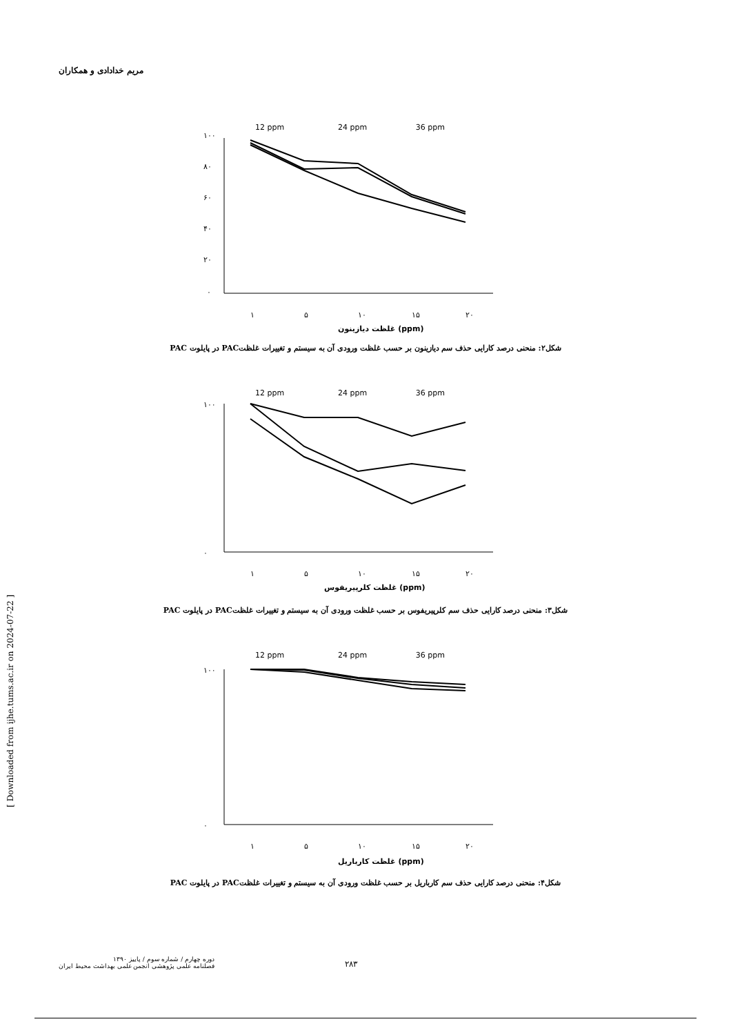مریم خدادادی و همکاران
12 ppm
24 ppm
36 ppm
۱۰۰
۸۰
۶۰
۴۰
۲۰
۰
۱
۵
۱۰
۱۵
۲۰
غلظت دیازینون (ppm)
شکل۲: منحنی درصد کارایی حذف سم دیازینون بر حسب غلظت ورودی آن به سیستم و تغییرات غلظتPAC در پایلوت PAC
12 ppm
24 ppm
36 ppm
۱۰۰
۰
۱
۵
۱۰
۱۵
۲۰
غلظت کلرپیریفوس (ppm)
شکل۳: منحنی درصد کارایی حذف سم کلرپیریفوس بر حسب غلظت ورودی آن به سیستم و تغییرات غلظتPAC در پایلوت PAC
12 ppm
24 ppm
36 ppm
۱۰۰
۰
۱
۵
۱۰
۱۵
۲۰
غلظت کارباریل (ppm)
شکل۴: منحنی درصد کارایی حذف سم کارباریل بر حسب غلظت ورودی آن به سیستم و تغییرات غلظتPAC در پایلوت PAC
[ Downloaded from ijhe.tums.ac.ir on 2024-07-22 ]
دوره چهارم / شماره سوم / پاییز ۱۳۹۰
فصلنامه علمی پژوهشی انجمن علمی بهداشت محیط ایران
۲۸۳